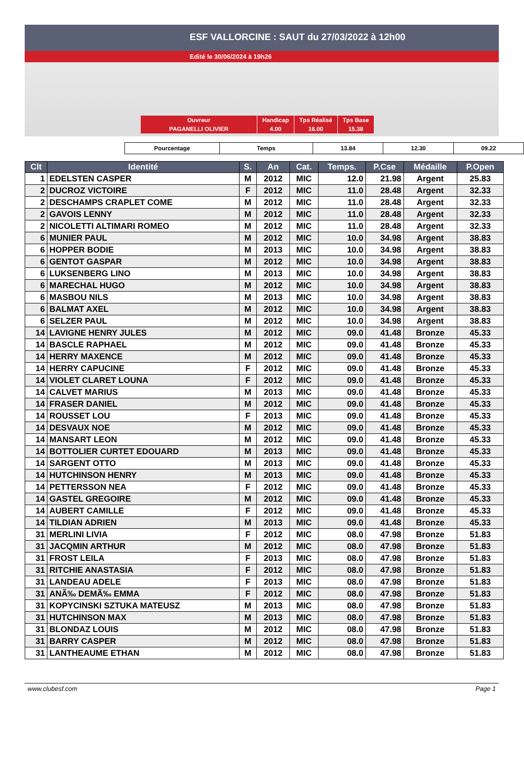ESF VALLORCINE : SAUT du 27/03/2022 à 12h00
Edité le 30/06/2024 à 19h26
| Ouvreur | Handicap | Tps Réalisé | Tps Base |
| PAGANELLI OLIVIER | 4.00 | 16.00 | 15.38 |
| Pourcentage | Temps | 13.84 | 12.30 | 09.22 |
| Clt | Identité | S. | An | Cat. | Temps. | P.Cse | Médaille | P.Open |
| --- | --- | --- | --- | --- | --- | --- | --- | --- |
| 1 | EDELSTEN CASPER | M | 2012 | MIC | 12.0 | 21.98 | Argent | 25.83 |
| 2 | DUCROZ VICTOIRE | F | 2012 | MIC | 11.0 | 28.48 | Argent | 32.33 |
| 2 | DESCHAMPS CRAPLET COME | M | 2012 | MIC | 11.0 | 28.48 | Argent | 32.33 |
| 2 | GAVOIS LENNY | M | 2012 | MIC | 11.0 | 28.48 | Argent | 32.33 |
| 2 | NICOLETTI ALTIMARI ROMEO | M | 2012 | MIC | 11.0 | 28.48 | Argent | 32.33 |
| 6 | MUNIER PAUL | M | 2012 | MIC | 10.0 | 34.98 | Argent | 38.83 |
| 6 | HOPPER BODIE | M | 2013 | MIC | 10.0 | 34.98 | Argent | 38.83 |
| 6 | GENTOT GASPAR | M | 2012 | MIC | 10.0 | 34.98 | Argent | 38.83 |
| 6 | LUKSENBERG LINO | M | 2013 | MIC | 10.0 | 34.98 | Argent | 38.83 |
| 6 | MARECHAL HUGO | M | 2012 | MIC | 10.0 | 34.98 | Argent | 38.83 |
| 6 | MASBOU NILS | M | 2013 | MIC | 10.0 | 34.98 | Argent | 38.83 |
| 6 | BALMAT AXEL | M | 2012 | MIC | 10.0 | 34.98 | Argent | 38.83 |
| 6 | SELZER PAUL | M | 2012 | MIC | 10.0 | 34.98 | Argent | 38.83 |
| 14 | LAVIGNE HENRY JULES | M | 2012 | MIC | 09.0 | 41.48 | Bronze | 45.33 |
| 14 | BASCLE RAPHAEL | M | 2012 | MIC | 09.0 | 41.48 | Bronze | 45.33 |
| 14 | HERRY MAXENCE | M | 2012 | MIC | 09.0 | 41.48 | Bronze | 45.33 |
| 14 | HERRY CAPUCINE | F | 2012 | MIC | 09.0 | 41.48 | Bronze | 45.33 |
| 14 | VIOLET CLARET LOUNA | F | 2012 | MIC | 09.0 | 41.48 | Bronze | 45.33 |
| 14 | CALVET MARIUS | M | 2013 | MIC | 09.0 | 41.48 | Bronze | 45.33 |
| 14 | FRASER DANIEL | M | 2012 | MIC | 09.0 | 41.48 | Bronze | 45.33 |
| 14 | ROUSSET LOU | F | 2013 | MIC | 09.0 | 41.48 | Bronze | 45.33 |
| 14 | DESVAUX NOE | M | 2012 | MIC | 09.0 | 41.48 | Bronze | 45.33 |
| 14 | MANSART LEON | M | 2012 | MIC | 09.0 | 41.48 | Bronze | 45.33 |
| 14 | BOTTOLIER CURTET EDOUARD | M | 2013 | MIC | 09.0 | 41.48 | Bronze | 45.33 |
| 14 | SARGENT OTTO | M | 2013 | MIC | 09.0 | 41.48 | Bronze | 45.33 |
| 14 | HUTCHINSON HENRY | M | 2013 | MIC | 09.0 | 41.48 | Bronze | 45.33 |
| 14 | PETTERSSON NEA | F | 2012 | MIC | 09.0 | 41.48 | Bronze | 45.33 |
| 14 | GASTEL GREGOIRE | M | 2012 | MIC | 09.0 | 41.48 | Bronze | 45.33 |
| 14 | AUBERT CAMILLE | F | 2012 | MIC | 09.0 | 41.48 | Bronze | 45.33 |
| 14 | TILDIAN ADRIEN | M | 2013 | MIC | 09.0 | 41.48 | Bronze | 45.33 |
| 31 | MERLINI LIVIA | F | 2012 | MIC | 08.0 | 47.98 | Bronze | 51.83 |
| 31 | JACQMIN ARTHUR | M | 2012 | MIC | 08.0 | 47.98 | Bronze | 51.83 |
| 31 | FROST LEILA | F | 2013 | MIC | 08.0 | 47.98 | Bronze | 51.83 |
| 31 | RITCHIE ANASTASIA | F | 2012 | MIC | 08.0 | 47.98 | Bronze | 51.83 |
| 31 | LANDEAU ADELE | F | 2013 | MIC | 08.0 | 47.98 | Bronze | 51.83 |
| 31 | ANÃ‰ DEMÃ‰ EMMA | F | 2012 | MIC | 08.0 | 47.98 | Bronze | 51.83 |
| 31 | KOPYCINSKI SZTUKA MATEUSZ | M | 2013 | MIC | 08.0 | 47.98 | Bronze | 51.83 |
| 31 | HUTCHINSON MAX | M | 2013 | MIC | 08.0 | 47.98 | Bronze | 51.83 |
| 31 | BLONDAZ LOUIS | M | 2012 | MIC | 08.0 | 47.98 | Bronze | 51.83 |
| 31 | BARRY CASPER | M | 2012 | MIC | 08.0 | 47.98 | Bronze | 51.83 |
| 31 | LANTHEAUME ETHAN | M | 2012 | MIC | 08.0 | 47.98 | Bronze | 51.83 |
www.clubesf.com Page 1